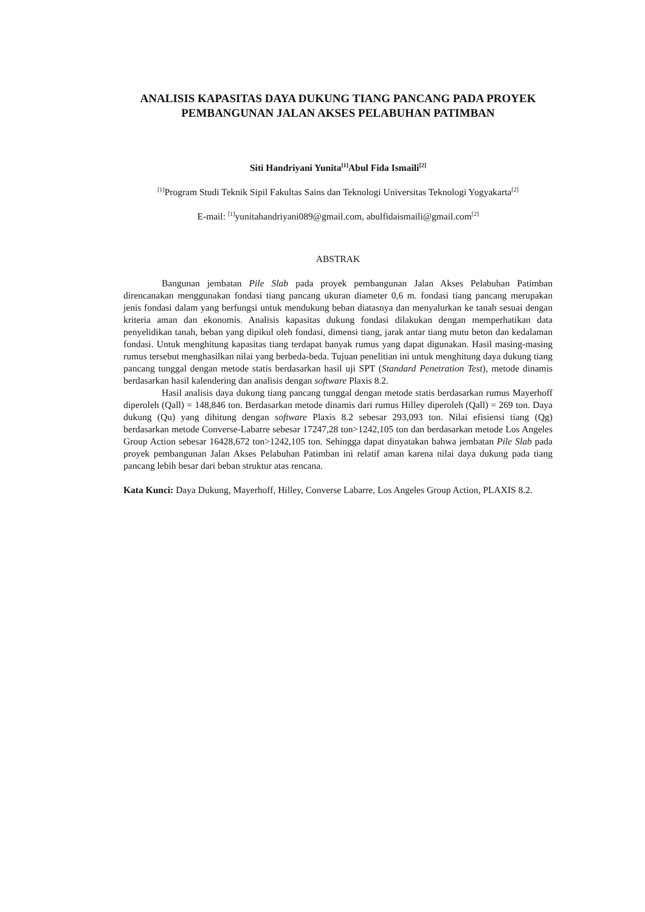ANALISIS KAPASITAS DAYA DUKUNG TIANG PANCANG PADA PROYEK PEMBANGUNAN JALAN AKSES PELABUHAN PATIMBAN
Siti Handriyani Yunita<sup>[1]</sup>Abul Fida Ismaili<sup>[2]</sup>
<sup>[1]</sup> Program Studi Teknik Sipil Fakultas Sains dan Teknologi Universitas Teknologi Yogyakarta<sup>[2]</sup>
E-mail: <sup>[1]</sup>yunitahandriyani089@gmail.com, abulfidaismaili@gmail.com<sup>[2]</sup>
ABSTRAK
Bangunan jembatan Pile Slab pada proyek pembangunan Jalan Akses Pelabuhan Patimban direncanakan menggunakan fondasi tiang pancang ukuran diameter 0,6 m. fondasi tiang pancang merupakan jenis fondasi dalam yang berfungsi untuk mendukung beban diatasnya dan menyalurkan ke tanah sesuai dengan kriteria aman dan ekonomis. Analisis kapasitas dukung fondasi dilakukan dengan memperhatikan data penyelidikan tanah, beban yang dipikul oleh fondasi, dimensi tiang, jarak antar tiang mutu beton dan kedalaman fondasi. Untuk menghitung kapasitas tiang terdapat banyak rumus yang dapat digunakan. Hasil masing-masing rumus tersebut menghasilkan nilai yang berbeda-beda. Tujuan penelitian ini untuk menghitung daya dukung tiang pancang tunggal dengan metode statis berdasarkan hasil uji SPT (Standard Penetration Test), metode dinamis berdasarkan hasil kalendering dan analisis dengan software Plaxis 8.2.
Hasil analisis daya dukung tiang pancang tunggal dengan metode statis berdasarkan rumus Mayerhoff diperoleh (Qall) = 148,846 ton. Berdasarkan metode dinamis dari rumus Hilley diperoleh (Qall) = 269 ton. Daya dukung (Qu) yang dihitung dengan software Plaxis 8.2 sebesar 293,093 ton. Nilai efisiensi tiang (Qg) berdasarkan metode Converse-Labarre sebesar 17247,28 ton>1242,105 ton dan berdasarkan metode Los Angeles Group Action sebesar 16428,672 ton>1242,105 ton. Sehingga dapat dinyatakan bahwa jembatan Pile Slab pada proyek pembangunan Jalan Akses Pelabuhan Patimban ini relatif aman karena nilai daya dukung pada tiang pancang lebih besar dari beban struktur atas rencana.
Kata Kunci: Daya Dukung, Mayerhoff, Hilley, Converse Labarre, Los Angeles Group Action, PLAXIS 8.2.